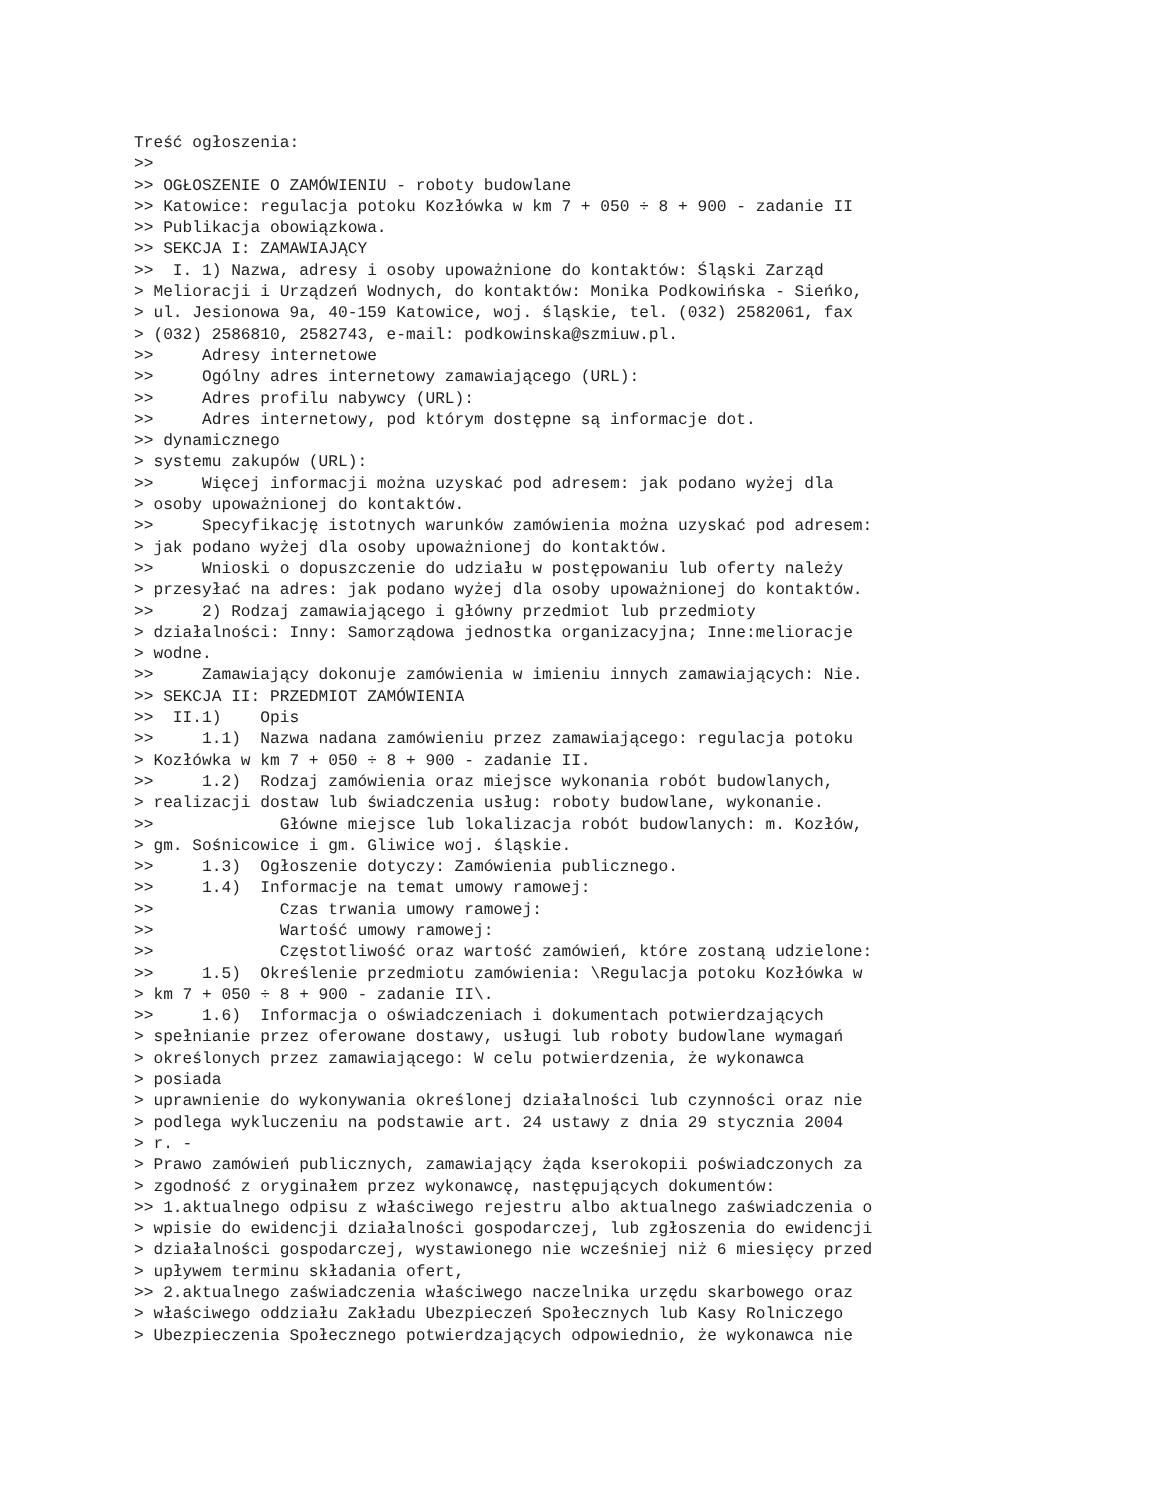Treść ogłoszenia:
>>
>> OGŁOSZENIE O ZAMÓWIENIU - roboty budowlane
>> Katowice: regulacja potoku Kozłówka w km 7 + 050 ÷ 8 + 900 - zadanie II
>> Publikacja obowiązkowa.
>> SEKCJA I: ZAMAWIAJĄCY
>>  I. 1) Nazwa, adresy i osoby upoważnione do kontaktów: Śląski Zarząd
> Melioracji i Urządzeń Wodnych, do kontaktów: Monika Podkowińska - Sieńko,
> ul. Jesionowa 9a, 40-159 Katowice, woj. śląskie, tel. (032) 2582061, fax
> (032) 2586810, 2582743, e-mail: podkowinska@szmiuw.pl.
>>     Adresy internetowe
>>     Ogólny adres internetowy zamawiającego (URL):
>>     Adres profilu nabywcy (URL):
>>     Adres internetowy, pod którym dostępne są informacje dot.
>> dynamicznego
> systemu zakupów (URL):
>>     Więcej informacji można uzyskać pod adresem: jak podano wyżej dla
> osoby upoważnionej do kontaktów.
>>     Specyfikację istotnych warunków zamówienia można uzyskać pod adresem:
> jak podano wyżej dla osoby upoważnionej do kontaktów.
>>     Wnioski o dopuszczenie do udziału w postępowaniu lub oferty należy
> przesyłać na adres: jak podano wyżej dla osoby upoważnionej do kontaktów.
>>     2) Rodzaj zamawiającego i główny przedmiot lub przedmioty
> działalności: Inny: Samorządowa jednostka organizacyjna; Inne:melioracje
> wodne.
>>     Zamawiający dokonuje zamówienia w imieniu innych zamawiających: Nie.
>> SEKCJA II: PRZEDMIOT ZAMÓWIENIA
>>  II.1)    Opis
>>     1.1)  Nazwa nadana zamówieniu przez zamawiającego: regulacja potoku
> Kozłówka w km 7 + 050 ÷ 8 + 900 - zadanie II.
>>     1.2)  Rodzaj zamówienia oraz miejsce wykonania robót budowlanych,
> realizacji dostaw lub świadczenia usług: roboty budowlane, wykonanie.
>>             Główne miejsce lub lokalizacja robót budowlanych: m. Kozłów,
> gm. Sośnicowice i gm. Gliwice woj. śląskie.
>>     1.3)  Ogłoszenie dotyczy: Zamówienia publicznego.
>>     1.4)  Informacje na temat umowy ramowej:
>>             Czas trwania umowy ramowej:
>>             Wartość umowy ramowej:
>>             Częstotliwość oraz wartość zamówień, które zostaną udzielone:
>>     1.5)  Określenie przedmiotu zamówienia: \Regulacja potoku Kozłówka w
> km 7 + 050 ÷ 8 + 900 - zadanie II\.
>>     1.6)  Informacja o oświadczeniach i dokumentach potwierdzających
> spełnianie przez oferowane dostawy, usługi lub roboty budowlane wymagań
> określonych przez zamawiającego: W celu potwierdzenia, że wykonawca
> posiada
> uprawnienie do wykonywania określonej działalności lub czynności oraz nie
> podlega wykluczeniu na podstawie art. 24 ustawy z dnia 29 stycznia 2004
> r. -
> Prawo zamówień publicznych, zamawiający żąda kserokopii poświadczonych za
> zgodność z oryginałem przez wykonawcę, następujących dokumentów:
>> 1.aktualnego odpisu z właściwego rejestru albo aktualnego zaświadczenia o
> wpisie do ewidencji działalności gospodarczej, lub zgłoszenia do ewidencji
> działalności gospodarczej, wystawionego nie wcześniej niż 6 miesięcy przed
> upływem terminu składania ofert,
>> 2.aktualnego zaświadczenia właściwego naczelnika urzędu skarbowego oraz
> właściwego oddziału Zakładu Ubezpieczeń Społecznych lub Kasy Rolniczego
> Ubezpieczenia Społecznego potwierdzających odpowiednio, że wykonawca nie